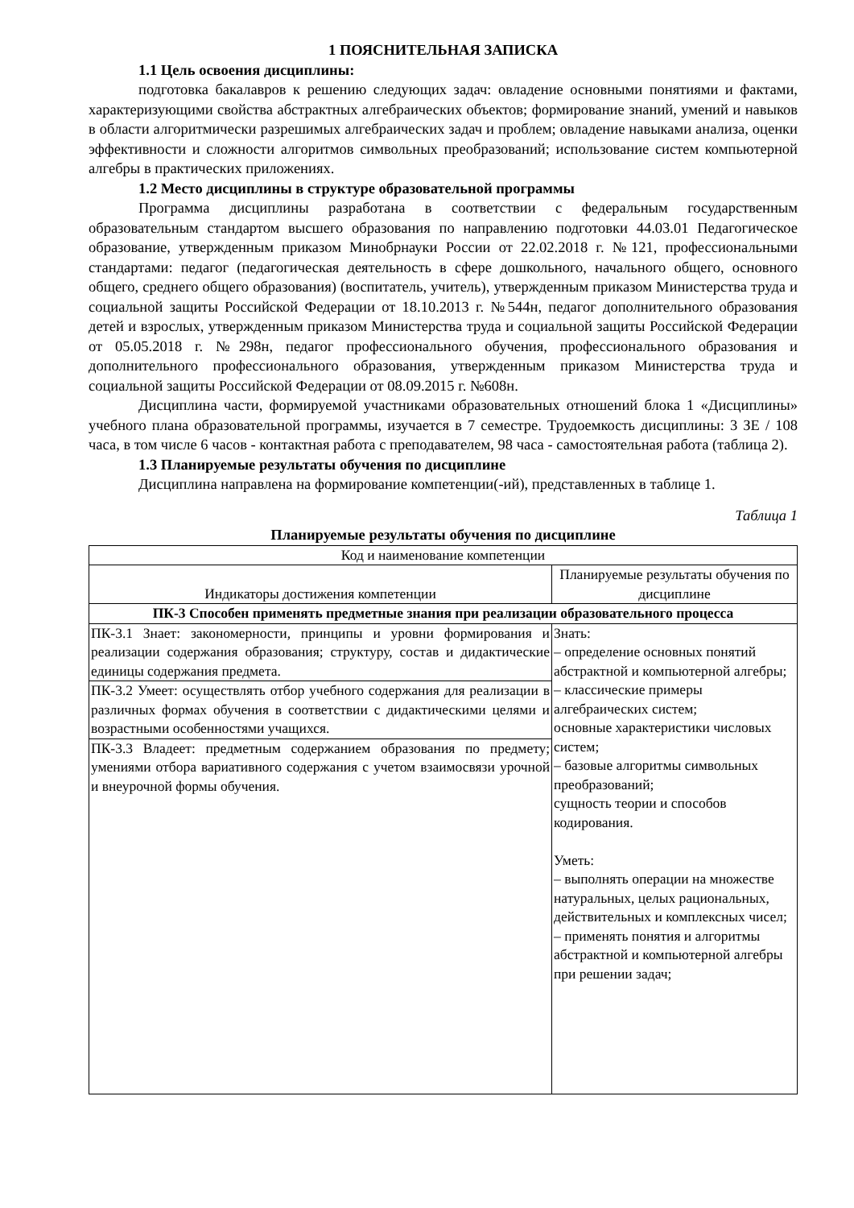1 ПОЯСНИТЕЛЬНАЯ ЗАПИСКА
1.1 Цель освоения дисциплины:
подготовка бакалавров к решению следующих задач: овладение основными понятиями и фактами, характеризующими свойства абстрактных алгебраических объектов; формирование знаний, умений и навыков в области алгоритмически разрешимых алгебраических задач и проблем; овладение навыками анализа, оценки эффективности и сложности алгоритмов символьных преобразований; использование систем компьютерной алгебры в практических приложениях.
1.2 Место дисциплины в структуре образовательной программы
Программа дисциплины разработана в соответствии с федеральным государственным образовательным стандартом высшего образования по направлению подготовки 44.03.01 Педагогическое образование, утвержденным приказом Минобрнауки России от 22.02.2018 г. №121, профессиональными стандартами: педагог (педагогическая деятельность в сфере дошкольного, начального общего, основного общего, среднего общего образования) (воспитатель, учитель), утвержденным приказом Министерства труда и социальной защиты Российской Федерации от 18.10.2013 г. №544н, педагог дополнительного образования детей и взрослых, утвержденным приказом Министерства труда и социальной защиты Российской Федерации от 05.05.2018 г. №298н, педагог профессионального обучения, профессионального образования и дополнительного профессионального образования, утвержденным приказом Министерства труда и социальной защиты Российской Федерации от 08.09.2015 г. №608н.
Дисциплина части, формируемой участниками образовательных отношений блока 1 «Дисциплины» учебного плана образовательной программы, изучается в 7 семестре. Трудоемкость дисциплины: 3 ЗЕ / 108 часа, в том числе 6 часов - контактная работа с преподавателем, 98 часа - самостоятельная работа (таблица 2).
1.3 Планируемые результаты обучения по дисциплине
Дисциплина направлена на формирование компетенции(-ий), представленных в таблице 1.
Таблица 1
Планируемые результаты обучения по дисциплине
| Код и наименование компетенции | |
| --- | --- |
| Индикаторы достижения компетенции | Планируемые результаты обучения по дисциплине |
| ПК-3 Способен применять предметные знания при реализации образовательного процесса | |
| ПК-3.1 Знает: закономерности, принципы и уровни формирования и реализации содержания образования; структуру, состав и дидактические единицы содержания предмета. | Знать: – определение основных понятий абстрактной и компьютерной алгебры; – классические примеры алгебраических систем; основные характеристики числовых систем; – базовые алгоритмы символьных преобразований; сущность теории и способов кодирования. Уметь: – выполнять операции на множестве натуральных, целых рациональных, действительных и комплексных чисел; – применять понятия и алгоритмы абстрактной и компьютерной алгебры при решении задач; |
| ПК-3.2 Умеет: осуществлять отбор учебного содержания для реализации в различных формах обучения в соответствии с дидактическими целями и возрастными особенностями учащихся. | |
| ПК-3.3 Владеет: предметным содержанием образования по предмету; умениями отбора вариативного содержания с учетом взаимосвязи урочной и внеурочной формы обучения. | |